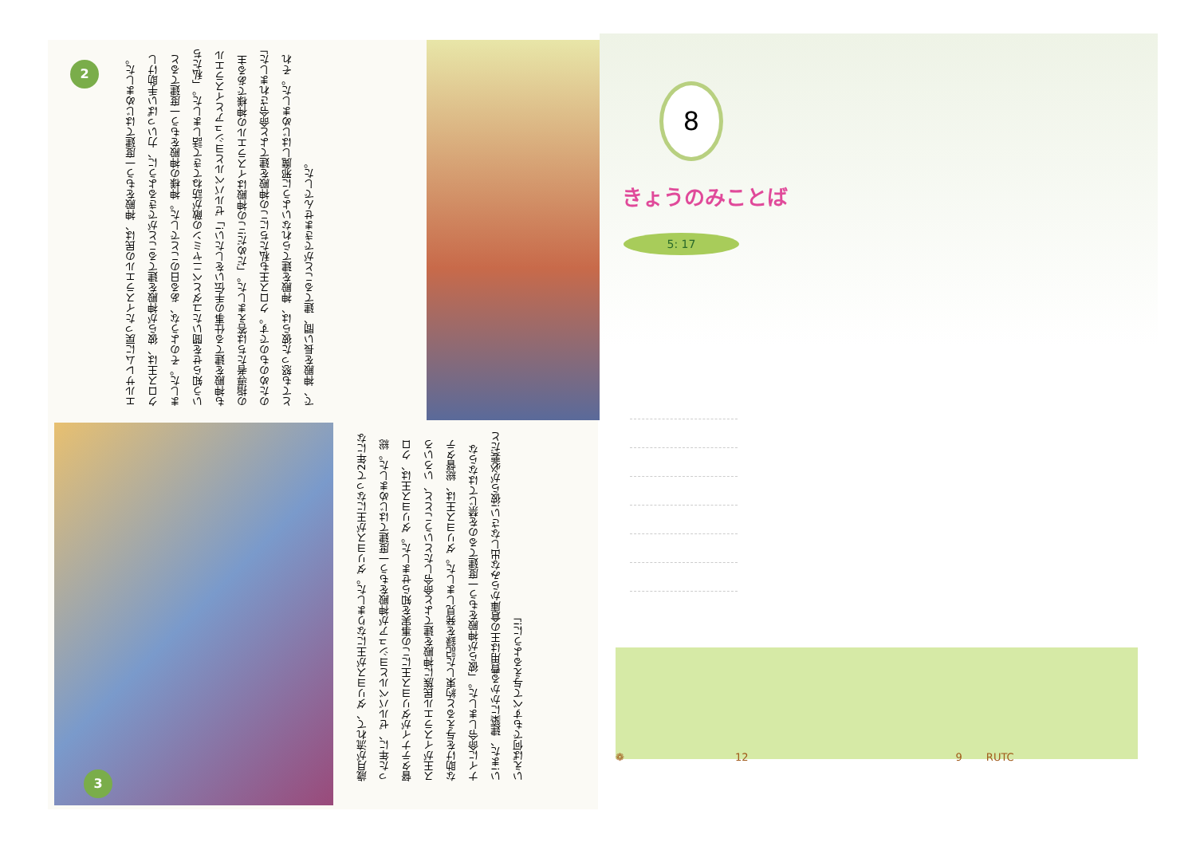2
エルサレムに戻ったイスラエルの民は、神殿をもう一度建てはじめました。クロス王は、彼らが神殿を建てることができるように、力いっぱい手助けしました。そのような、ある日のことでした。神様の神殿をもう一度建てるという知らせを聞いたユダとベニヤミンの敵が訪ねてきて話しました。「私たちも神殿を建てる仕事の手伝いをしたい!」ゼルバベルとヨシュアとイスラエルの指導者たちは答えました。「だめだ!この神殿はイスラエルの神様である主のためのものです。クロス王も私たちにこの神殿を建てよと命令されました」とても怒った彼らは、神殿を建てられないように邪魔しはじめました。それで、神殿を長い間、建てることができませんでした。
3
歳月が流れて、ダリヨスが王になりました。ダリヨスが王になって2年になった年に、ゼルバベルとヨシュアが神殿をもう一度建てはじめました。総督タテナイがダリヨス王にこの事実を知らせました。ダリヨス王は、クロス王がイスラエル民族に神殿を建てよと命令したということと、いろいろな助けを与えると約束した記録を発見しました。ダリヨス王は、総督タテナイに命令しました。「彼らが神殿をもう一度建てるのを禁じてはならない!また、建築にかかる費用は王の倉庫からみな出しなさい!彼らが必要だといえば何でもすべて与えるように!」
8
きょうのみことば
5: 17
❁ 12 9 RUTC